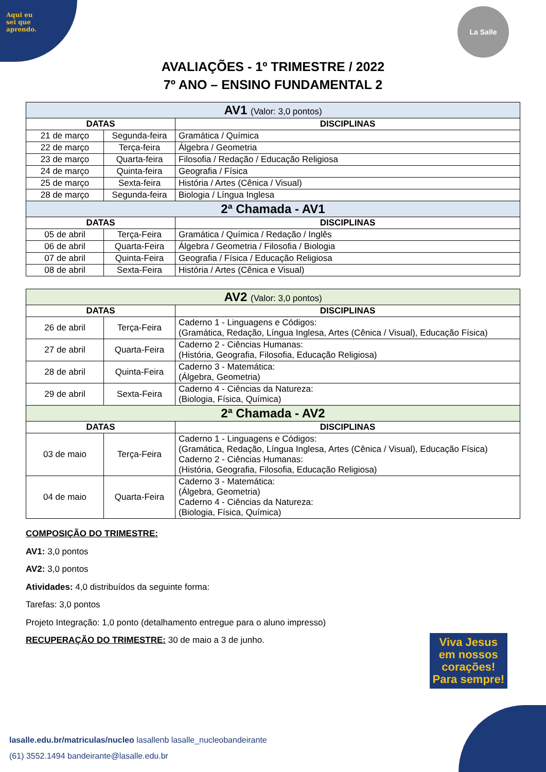Aqui eu
sei que
aprendo.
La Salle
AVALIAÇÕES - 1º TRIMESTRE / 2022
7º ANO – ENSINO FUNDAMENTAL 2
| AV1 (Valor: 3,0 pontos) | | |
| DATAS | | DISCIPLINAS |
| 21 de março | Segunda-feira | Gramática / Química |
| 22 de março | Terça-feira | Álgebra / Geometria |
| 23 de março | Quarta-feira | Filosofia / Redação / Educação Religiosa |
| 24 de março | Quinta-feira | Geografia / Física |
| 25 de março | Sexta-feira | História / Artes (Cênica / Visual) |
| 28 de março | Segunda-feira | Biologia / Língua Inglesa |
| 2ª Chamada - AV1 | | |
| DATAS | | DISCIPLINAS |
| 05 de abril | Terça-Feira | Gramática / Química / Redação / Inglês |
| 06 de abril | Quarta-Feira | Álgebra / Geometria / Filosofia / Biologia |
| 07 de abril | Quinta-Feira | Geografia / Física / Educação Religiosa |
| 08 de abril | Sexta-Feira | História / Artes (Cênica e Visual) |
| AV2 (Valor: 3,0 pontos) | | |
| DATAS | | DISCIPLINAS |
| 26 de abril | Terça-Feira | Caderno 1 - Linguagens e Códigos: (Gramática, Redação, Língua Inglesa, Artes (Cênica / Visual), Educação Física) |
| 27 de abril | Quarta-Feira | Caderno 2 - Ciências Humanas: (História, Geografia, Filosofia, Educação Religiosa) |
| 28 de abril | Quinta-Feira | Caderno 3 - Matemática: (Álgebra, Geometria) |
| 29 de abril | Sexta-Feira | Caderno 4 - Ciências da Natureza: (Biologia, Física, Química) |
| 2ª Chamada - AV2 | | |
| DATAS | | DISCIPLINAS |
| 03 de maio | Terça-Feira | Caderno 1 - Linguagens e Códigos: (Gramática, Redação, Língua Inglesa, Artes (Cênica / Visual), Educação Física) Caderno 2 - Ciências Humanas: (História, Geografia, Filosofia, Educação Religiosa) |
| 04 de maio | Quarta-Feira | Caderno 3 - Matemática: (Álgebra, Geometria) Caderno 4 - Ciências da Natureza: (Biologia, Física, Química) |
COMPOSIÇÃO DO TRIMESTRE:
AV1: 3,0 pontos
AV2: 3,0 pontos
Atividades: 4,0 distribuídos da seguinte forma:
Tarefas: 3,0 pontos
Projeto Integração: 1,0 ponto (detalhamento entregue para o aluno impresso)
RECUPERAÇÃO DO TRIMESTRE: 30 de maio a 3 de junho.
Viva Jesus
em nossos
corações!
Para sempre!
lasalle.edu.br/matriculas/nucleo lasallenb lasalle_nucleobandeirante
(61) 3552.1494 bandeirante@lasalle.edu.br